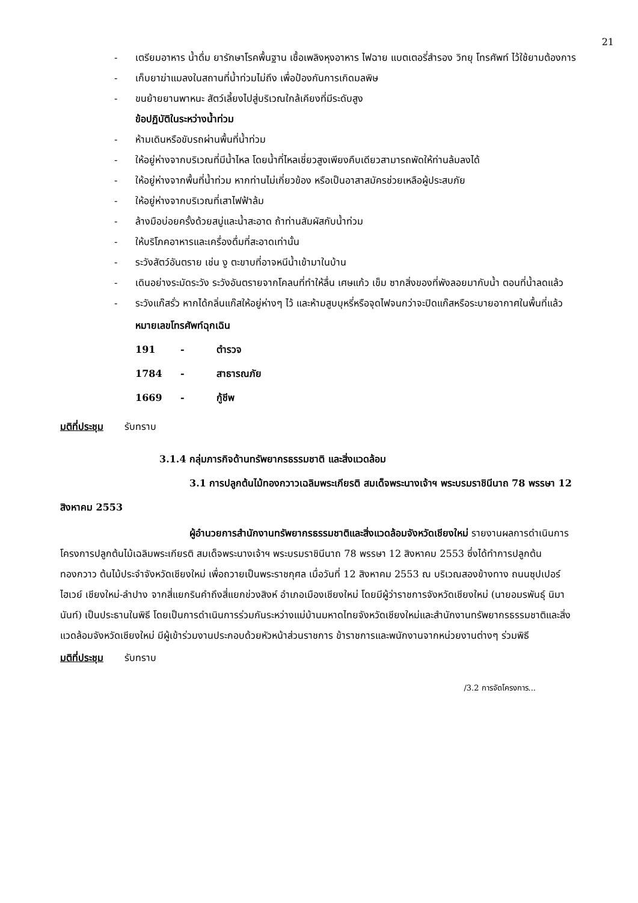21
- เตรียมอาหาร น้ำดื่ม ยารักษาโรคพื้นฐาน เชื้อเพลิงหุงอาหาร ไฟฉาย แบตเตอรี่สำรอง วิทยุ โทรศัพท์ ไว้ใช้ยามต้องการ
- เก็บยาฆ่าแมลงในสถานที่น้ำท่วมไม่ถึง เพื่อป้องกันการเกิดมลพิษ
- ขนย้ายยานพาหนะ สัตว์เลี้ยงไปสู่บริเวณใกล้เคียงที่มีระดับสูง
ข้อปฏิบัติในระหว่างน้ำท่วม
- ห้ามเดินหรือขับรถผ่านพื้นที่น้ำท่วม
- ให้อยู่ห่างจากบริเวณที่มีน้ำไหล โดยน้ำที่ไหลเชี่ยวสูงเพียงคืบเดียวสามารถพัดให้ท่านล้มลงได้
- ให้อยู่ห่างจากพื้นที่น้ำท่วม หากท่านไม่เกี่ยวข้อง หรือเป็นอาสาสมัครช่วยเหลือผู้ประสบภัย
- ให้อยู่ห่างจากบริเวณที่เสาไฟฟ้าล้ม
- ล้างมือบ่อยครั้งด้วยสบู่และน้ำสะอาด ถ้าท่านสัมผัสกับน้ำท่วม
- ให้บริโภคอาหารและเครื่องดื่มที่สะอาดเท่านั้น
- ระวังสัตว์อันตราย เช่น งู ตะขาบที่อาจหนีน้ำเข้ามาในบ้าน
- เดินอย่างระมัดระวัง ระวังอันตรายจากโคลนที่ทำให้ลื่น เศษแก้ว เข็ม ซากสิ่งของที่พังลอยมากับน้ำ ตอนที่น้ำลดแล้ว
- ระวังแก๊สรั่ว หากได้กลิ่นแก๊สให้อยู่ห่างๆ ไว้ และห้ามสูบบุหรี่หรือจุดไฟจนกว่าจะปิดแก๊สหรือระบายอากาศในพื้นที่แล้ว
หมายเลขโทรศัพท์ฉุกเฉิน
191 - ตำรวจ
1784 - สาธารณภัย
1669 - กู้ชีพ
มติที่ประชุม รับทราบ
3.1.4 กลุ่มภารกิจด้านทรัพยากรธรรมชาติ และสิ่งแวดล้อม
3.1 การปลูกต้นไม้ทองกวาวเฉลิมพระเกียรติ สมเด็จพระนางเจ้าฯ พระบรมราชินีนาถ 78 พรรษา 12 สิงหาคม 2553
ผู้อำนวยการสำนักงานทรัพยากรธรรมชาติและสิ่งแวดล้อมจังหวัดเชียงใหม่ รายงานผลการดำเนินการโครงการปลูกต้นไม้เฉลิมพระเกียรติ สมเด็จพระนางเจ้าฯ พระบรมราชินีนาถ 78 พรรษา 12 สิงหาคม 2553 ซึ่งได้ทำการปลูกต้นทองกวาว ต้นไม้ประจำจังหวัดเชียงใหม่ เพื่อถวายเป็นพระราชกุศล เมื่อวันที่ 12 สิงหาคม 2553 ณ บริเวณสองข้างทาง ถนนซุปเปอร์ไฮเวย์ เชียงใหม่-ลำปาง จากสี่แยกรินคำถึงสี่แยกข่วงสิงห์ อำเภอเมืองเชียงใหม่ โดยมีผู้ว่าราชการจังหวัดเชียงใหม่ (นายอมรพันธุ์ นิมานันท์) เป็นประธานในพิธี โดยเป็นการดำเนินการร่วมกันระหว่างแม่บ้านมหาดไทยจังหวัดเชียงใหม่และสำนักงานทรัพยากรธรรมชาติและสิ่งแวดล้อมจังหวัดเชียงใหม่ มีผู้เข้าร่วมงานประกอบด้วยหัวหน้าส่วนราชการ ข้าราชการและพนักงานจากหน่วยงานต่างๆ ร่วมพิธี
มติที่ประชุม รับทราบ
/3.2 การจัดโครงการ...